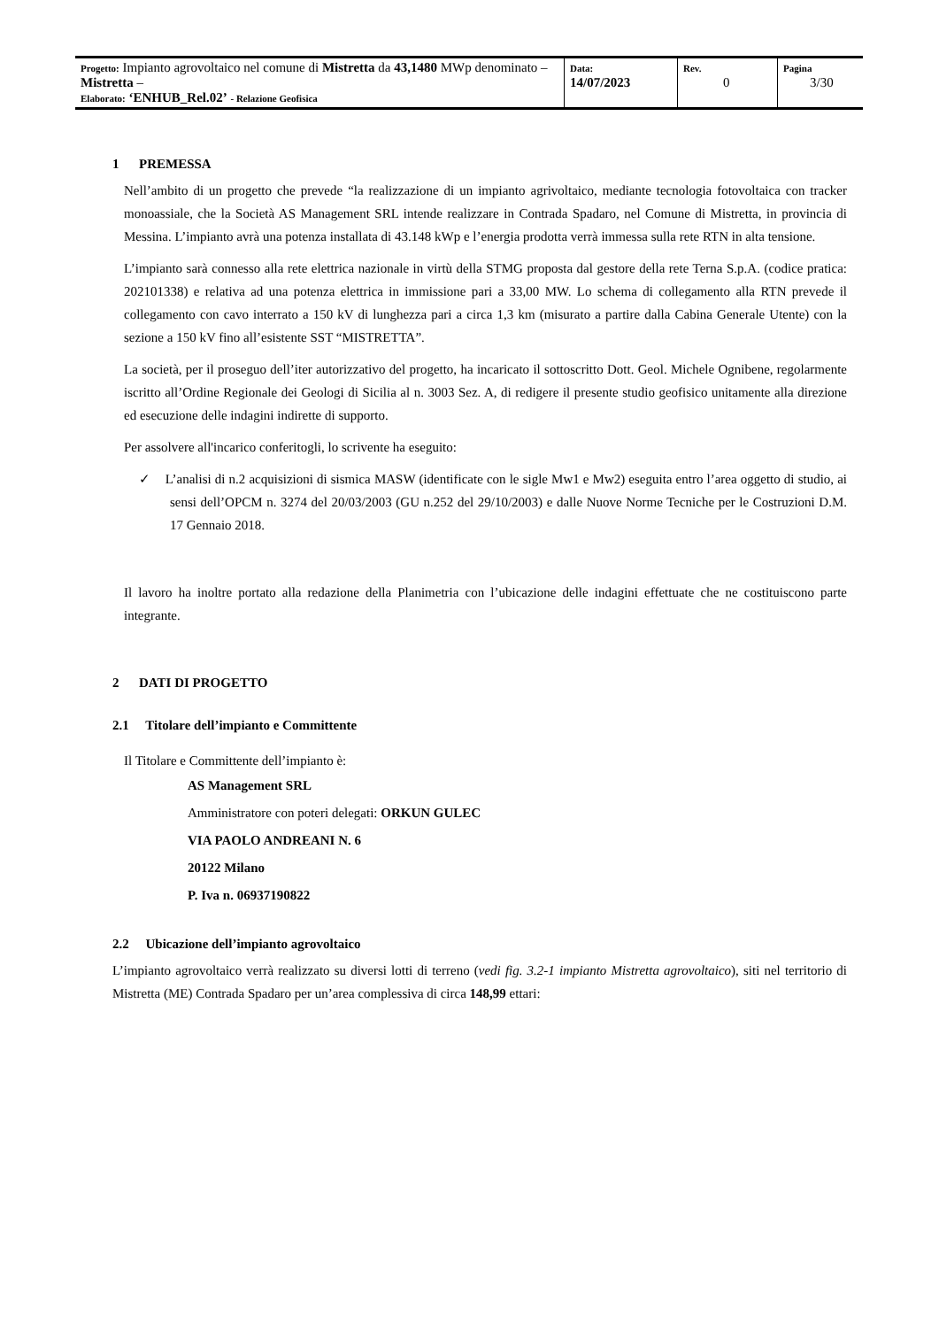| Progetto: Impianto agrovoltaico nel comune di Mistretta da 43,1480 MWp denominato – Mistretta – Elaborato: ‘ENHUB_Rel.02’ - Relazione Geofisica | Data: 14/07/2023 | Rev. 0 | Pagina 3/30 |
1 PREMESSA
Nell’ambito di un progetto che prevede “la realizzazione di un impianto agrivoltaico, mediante tecnologia fotovoltaica con tracker monoassiale, che la Società AS Management SRL intende realizzare in Contrada Spadaro, nel Comune di Mistretta, in provincia di Messina. L’impianto avrà una potenza installata di 43.148 kWp e l’energia prodotta verrà immessa sulla rete RTN in alta tensione.
L’impianto sarà connesso alla rete elettrica nazionale in virtù della STMG proposta dal gestore della rete Terna S.p.A. (codice pratica: 202101338) e relativa ad una potenza elettrica in immissione pari a 33,00 MW. Lo schema di collegamento alla RTN prevede il collegamento con cavo interrato a 150 kV di lunghezza pari a circa 1,3 km (misurato a partire dalla Cabina Generale Utente) con la sezione a 150 kV fino all’esistente SST “MISTRETTA”.
La società, per il proseguo dell’iter autorizzativo del progetto, ha incaricato il sottoscritto Dott. Geol. Michele Ognibene, regolarmente iscritto all’Ordine Regionale dei Geologi di Sicilia al n. 3003 Sez. A, di redigere il presente studio geofisico unitamente alla direzione ed esecuzione delle indagini indirette di supporto.
Per assolvere all'incarico conferitogli, lo scrivente ha eseguito:
✓ L’analisi di n.2 acquisizioni di sismica MASW (identificate con le sigle Mw1 e Mw2) eseguita entro l’area oggetto di studio, ai sensi dell’OPCM n. 3274 del 20/03/2003 (GU n.252 del 29/10/2003) e dalle Nuove Norme Tecniche per le Costruzioni D.M. 17 Gennaio 2018.
Il lavoro ha inoltre portato alla redazione della Planimetria con l’ubicazione delle indagini effettuate che ne costituiscono parte integrante.
2 DATI DI PROGETTO
2.1 Titolare dell’impianto e Committente
Il Titolare e Committente dell’impianto è:
AS Management SRL
Amministratore con poteri delegati: ORKUN GULEC
VIA PAOLO ANDREANI N. 6
20122 Milano
P. Iva n. 06937190822
2.2 Ubicazione dell’impianto agrovoltaico
L’impianto agrovoltaico verrà realizzato su diversi lotti di terreno (vedi fig. 3.2-1 impianto Mistretta agrovoltaico), siti nel territorio di Mistretta (ME) Contrada Spadaro per un’area complessiva di circa 148,99 ettari: